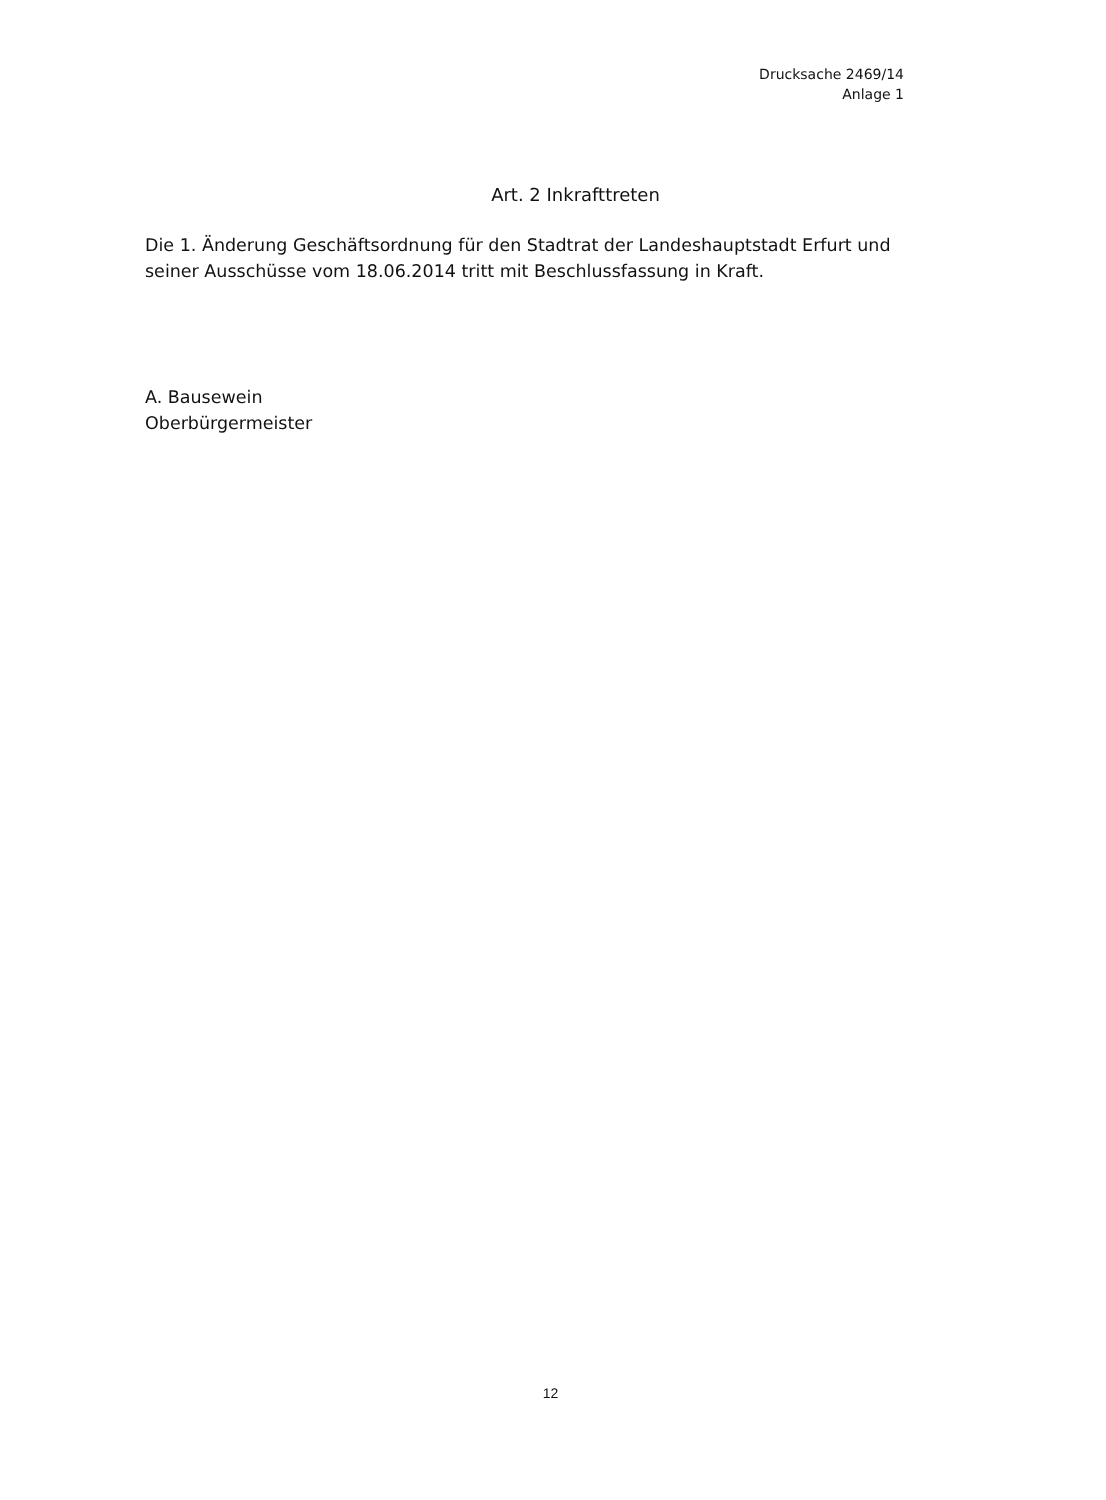Drucksache 2469/14
Anlage 1
Art. 2 Inkrafttreten
Die 1. Änderung Geschäftsordnung für den Stadtrat der Landeshauptstadt Erfurt und seiner Ausschüsse vom 18.06.2014 tritt mit Beschlussfassung in Kraft.
A. Bausewein
Oberbürgermeister
12